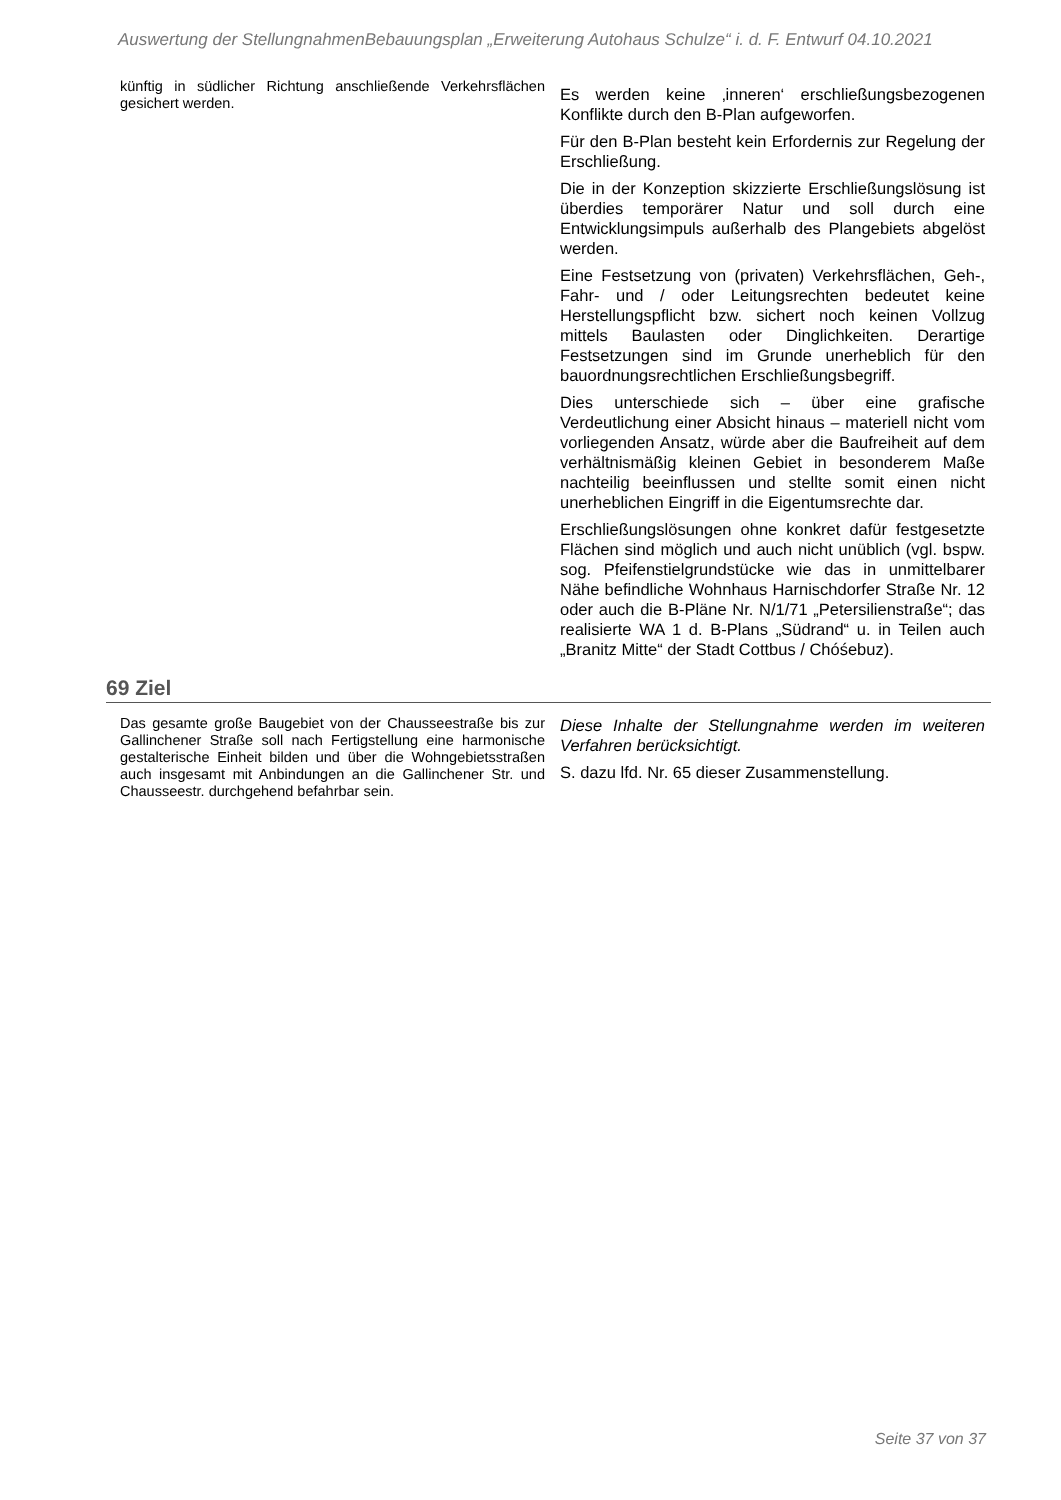Auswertung der StellungnahmenBebauungsplan „Erweiterung Autohaus Schulze“ i. d. F. Entwurf 04.10.2021
künftig in südlicher Richtung anschließende Verkehrsflächen gesichert werden.
Es werden keine ‚inneren‘ erschließungsbezogenen Konflikte durch den B-Plan aufgeworfen.
Für den B-Plan besteht kein Erfordernis zur Regelung der Erschließung.
Die in der Konzeption skizzierte Erschließungslösung ist überdies temporärer Natur und soll durch eine Entwicklungsimpuls außerhalb des Plangebiets abgelöst werden.
Eine Festsetzung von (privaten) Verkehrsflächen, Geh-, Fahr- und / oder Leitungsrechten bedeutet keine Herstellungspflicht bzw. sichert noch keinen Vollzug mittels Baulasten oder Dinglichkeiten. Derartige Festsetzungen sind im Grunde unerheblich für den bauordnungsrechtlichen Erschließungsbegriff.
Dies unterschiede sich – über eine grafische Verdeutlichung einer Absicht hinaus – materiell nicht vom vorliegenden Ansatz, würde aber die Baufreiheit auf dem verhältnismäßig kleinen Gebiet in besonderem Maße nachteilig beeinflussen und stellte somit einen nicht unerheblichen Eingriff in die Eigentumsrechte dar.
Erschließungslösungen ohne konkret dafür festgesetzte Flächen sind möglich und auch nicht unüblich (vgl. bspw. sog. Pfeifenstielgrundstücke wie das in unmittelbarer Nähe befindliche Wohnhaus Harnischdorfer Straße Nr. 12 oder auch die B-Pläne Nr. N/1/71 „Petersilienstraße“; das realisierte WA 1 d. B-Plans „Südrand“ u. in Teilen auch „Branitz Mitte“ der Stadt Cottbus / Chóśebuz).
69 Ziel
Das gesamte große Baugebiet von der Chausseestraße bis zur Gallinchener Straße soll nach Fertigstellung eine harmonische gestalterische Einheit bilden und über die Wohngebietsstraßen auch insgesamt mit Anbindungen an die Gallinchener Str. und Chausseestr. durchgehend befahrbar sein.
Diese Inhalte der Stellungnahme werden im weiteren Verfahren berücksichtigt.
S. dazu lfd. Nr. 65 dieser Zusammenstellung.
Seite 37 von 37